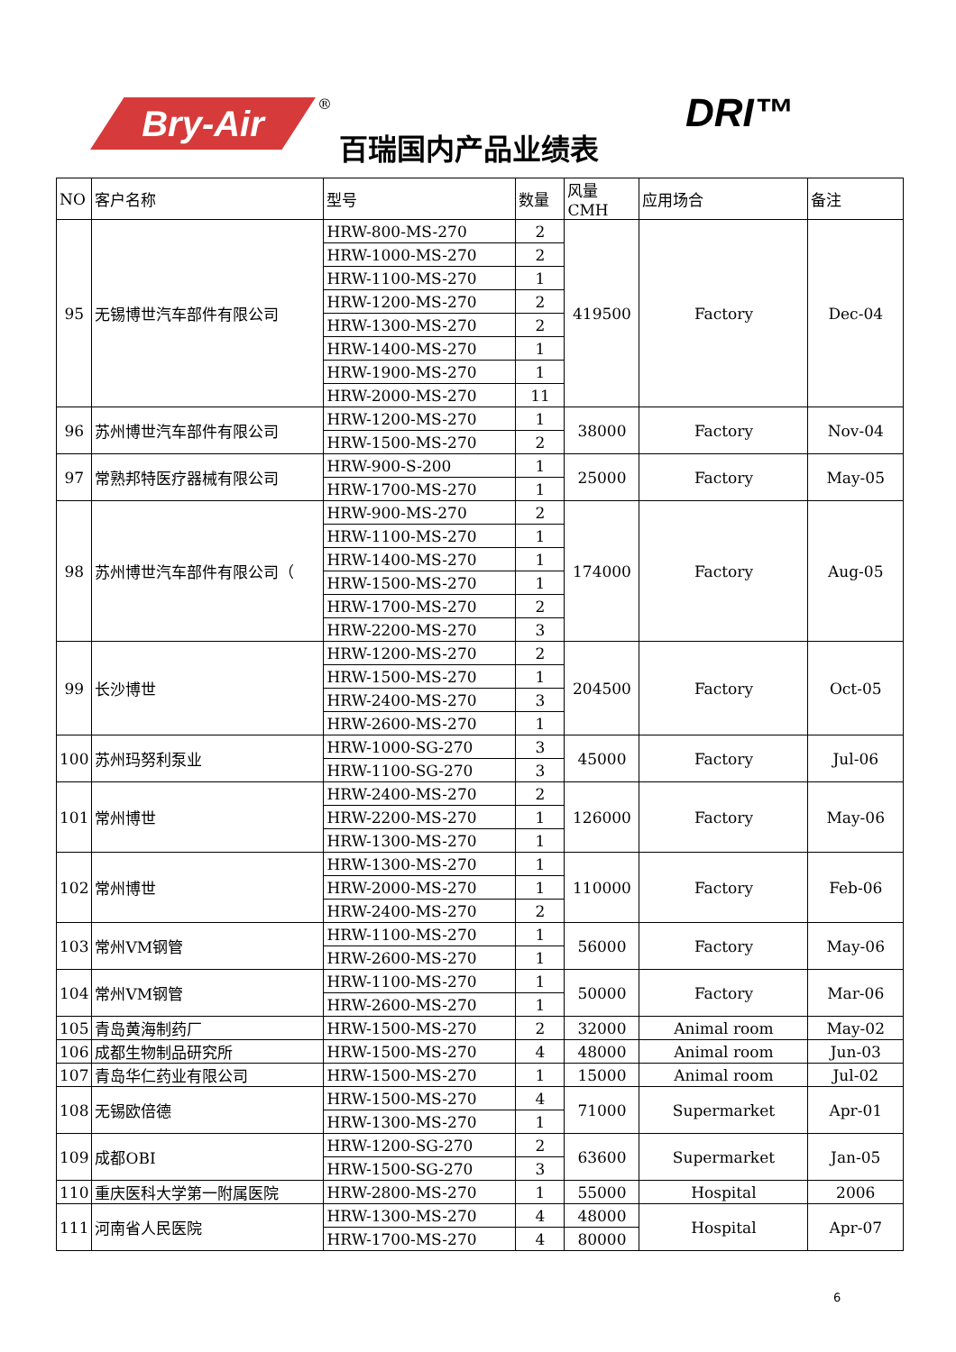Bry-Air ®
百瑞国内产品业绩表
DRI™
| NO | 客户名称 | 型号 | 数量 | 风量CMH | 应用场合 | 备注 |
| --- | --- | --- | --- | --- | --- | --- |
| 95 | 无锡博世汽车部件有限公司 | HRW-800-MS-270 | 2 | 419500 | Factory | Dec-04 |
| | | HRW-1000-MS-270 | 2 | | | |
| | | HRW-1100-MS-270 | 1 | | | |
| | | HRW-1200-MS-270 | 2 | | | |
| | | HRW-1300-MS-270 | 2 | | | |
| | | HRW-1400-MS-270 | 1 | | | |
| | | HRW-1900-MS-270 | 1 | | | |
| | | HRW-2000-MS-270 | 11 | | | |
| 96 | 苏州博世汽车部件有限公司 | HRW-1200-MS-270 | 1 | 38000 | Factory | Nov-04 |
| | | HRW-1500-MS-270 | 2 | | | |
| 97 | 常熟邦特医疗器械有限公司 | HRW-900-S-200 | 1 | 25000 | Factory | May-05 |
| | | HRW-1700-MS-270 | 1 | | | |
| 98 | 苏州博世汽车部件有限公司（ | HRW-900-MS-270 | 2 | 174000 | Factory | Aug-05 |
| | | HRW-1100-MS-270 | 1 | | | |
| | | HRW-1400-MS-270 | 1 | | | |
| | | HRW-1500-MS-270 | 1 | | | |
| | | HRW-1700-MS-270 | 2 | | | |
| | | HRW-2200-MS-270 | 3 | | | |
| 99 | 长沙博世 | HRW-1200-MS-270 | 2 | 204500 | Factory | Oct-05 |
| | | HRW-1500-MS-270 | 1 | | | |
| | | HRW-2400-MS-270 | 3 | | | |
| | | HRW-2600-MS-270 | 1 | | | |
| 100 | 苏州玛努利泵业 | HRW-1000-SG-270 | 3 | 45000 | Factory | Jul-06 |
| | | HRW-1100-SG-270 | 3 | | | |
| 101 | 常州博世 | HRW-2400-MS-270 | 2 | 126000 | Factory | May-06 |
| | | HRW-2200-MS-270 | 1 | | | |
| | | HRW-1300-MS-270 | 1 | | | |
| 102 | 常州博世 | HRW-1300-MS-270 | 1 | 110000 | Factory | Feb-06 |
| | | HRW-2000-MS-270 | 1 | | | |
| | | HRW-2400-MS-270 | 2 | | | |
| 103 | 常州VM钢管 | HRW-1100-MS-270 | 1 | 56000 | Factory | May-06 |
| | | HRW-2600-MS-270 | 1 | | | |
| 104 | 常州VM钢管 | HRW-1100-MS-270 | 1 | 50000 | Factory | Mar-06 |
| | | HRW-2600-MS-270 | 1 | | | |
| 105 | 青岛黄海制药厂 | HRW-1500-MS-270 | 2 | 32000 | Animal room | May-02 |
| 106 | 成都生物制品研究所 | HRW-1500-MS-270 | 4 | 48000 | Animal room | Jun-03 |
| 107 | 青岛华仁药业有限公司 | HRW-1500-MS-270 | 1 | 15000 | Animal room | Jul-02 |
| 108 | 无锡欧倍德 | HRW-1500-MS-270 | 4 | 71000 | Supermarket | Apr-01 |
| | | HRW-1300-MS-270 | 1 | | | |
| 109 | 成都OBI | HRW-1200-SG-270 | 2 | 63600 | Supermarket | Jan-05 |
| | | HRW-1500-SG-270 | 3 | | | |
| 110 | 重庆医科大学第一附属医院 | HRW-2800-MS-270 | 1 | 55000 | Hospital | 2006 |
| 111 | 河南省人民医院 | HRW-1300-MS-270 | 4 | 48000 | Hospital | Apr-07 |
| | | HRW-1700-MS-270 | 4 | 80000 | | |
6